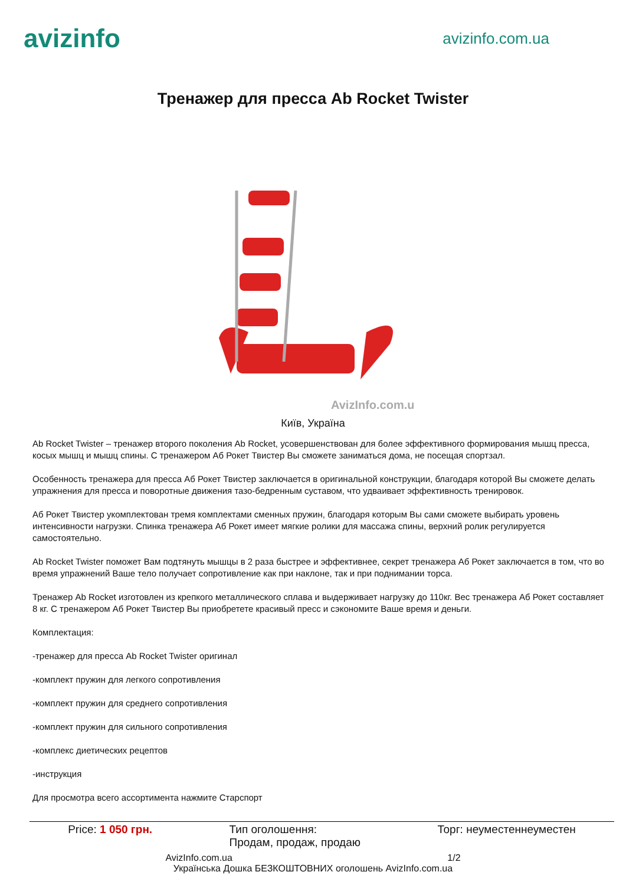avizinfo
avizinfo.com.ua
Тренажер для пресса Ab Rocket Twister
AvizInfo.com.ua
Київ, Україна
Ab Rocket Twister – тренажер второго поколения Ab Rocket, усовершенствован для более эффективного формирования мышц пресса, косых мышц и мышц спины. С тренажером Аб Рокет Твистер Вы сможете заниматься дома, не посещая спортзал.
Особенность тренажера для пресса Аб Рокет Твистер заключается в оригинальной конструкции, благодаря которой Вы сможете делать упражнения для пресса и поворотные движения тазо-бедренным суставом, что удваивает эффективность тренировок.
Аб Рокет Твистер укомплектован тремя комплектами сменных пружин, благодаря которым Вы сами сможете выбирать уровень интенсивности нагрузки. Спинка тренажера Аб Рокет имеет мягкие ролики для массажа спины, верхний ролик регулируется самостоятельно.
Ab Rocket Twister поможет Вам подтянуть мышцы в 2 раза быстрее и эффективнее, секрет тренажера Аб Рокет заключается в том, что во время упражнений Ваше тело получает сопротивление как при наклоне, так и при поднимании торса.
Тренажер Ab Rocket изготовлен из крепкого металлического сплава и выдерживает нагрузку до 110кг. Вес тренажера Аб Рокет составляет 8 кг. С тренажером Аб Рокет Твистер Вы приобретете красивый пресс и сэкономите Ваше время и деньги.
Комплектация:
-тренажер для пресса Ab Rocket Twister оригинал
-комплект пружин для легкого сопротивления
-комплект пружин для среднего сопротивления
-комплект пружин для сильного сопротивления
-комплекс диетических рецептов
-инструкция
Для просмотра всего ассортимента нажмите Старспорт
Price: 1 050 грн. Тип оголошення:
Продам, продаж, продаю Торг: неуместеннеуместен
AvizInfo.com.ua 1/2
Українська Дошка БЕЗКОШТОВНИХ оголошень AvizInfo.com.ua